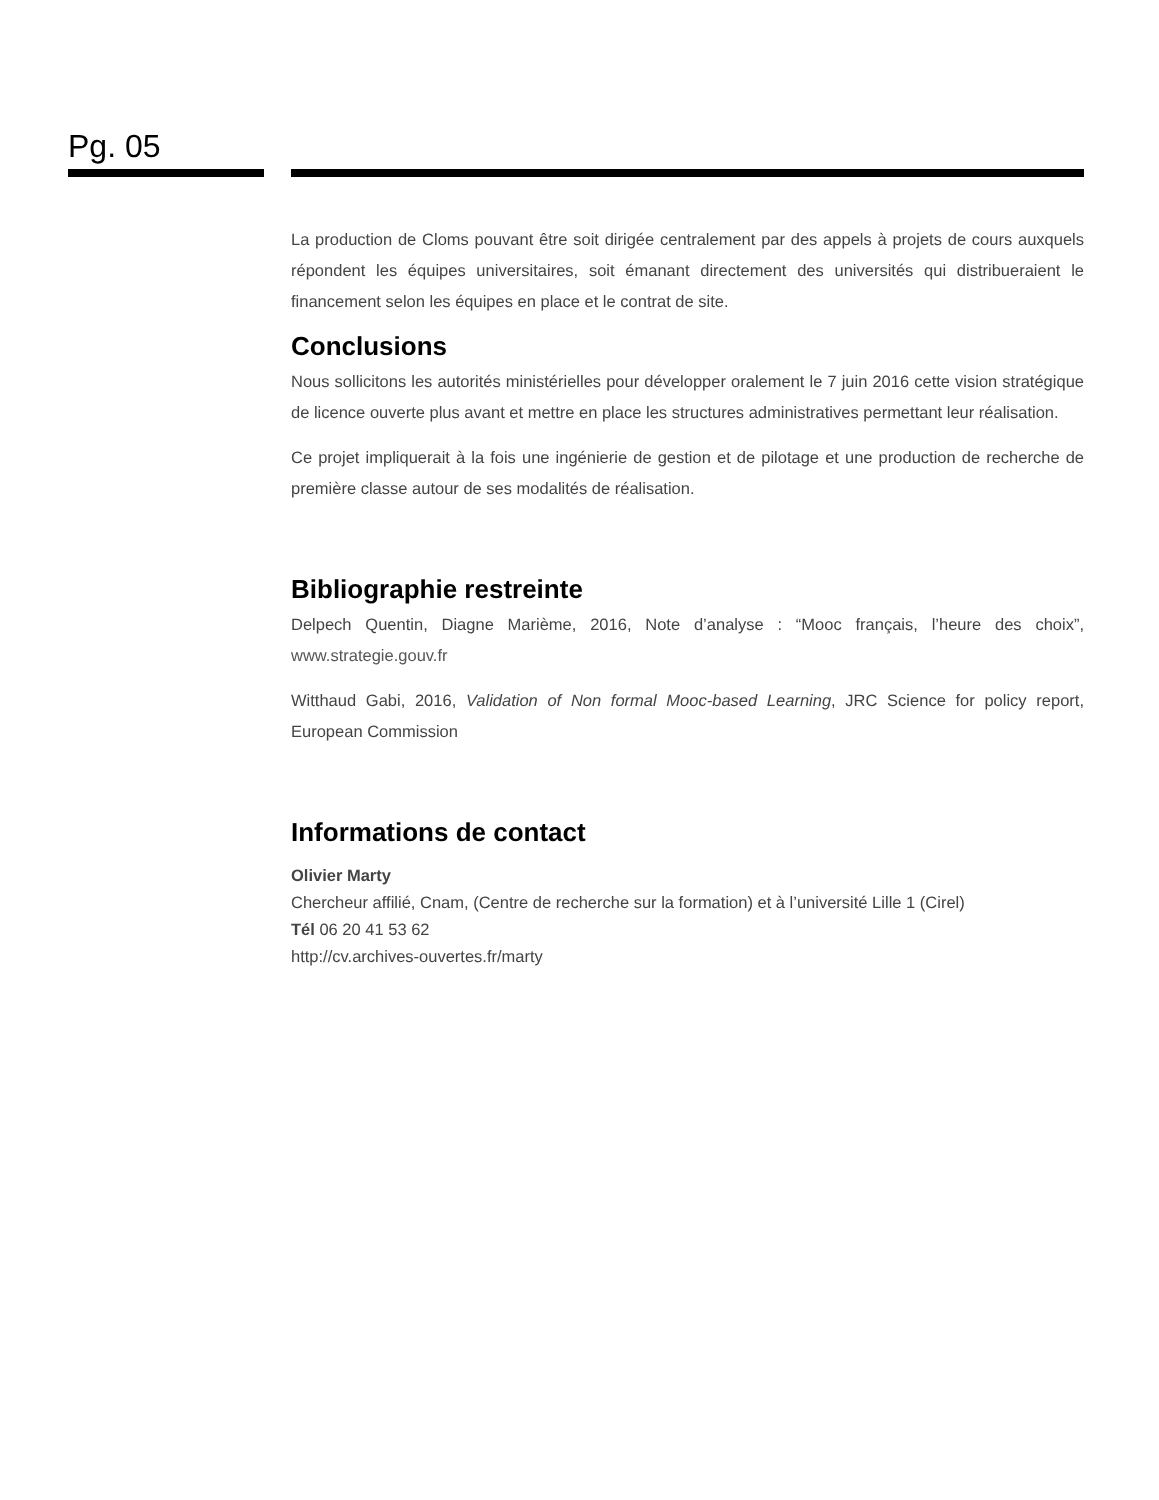Pg. 05
La production de Cloms pouvant être soit dirigée centralement par des appels à projets de cours auxquels répondent les équipes universitaires, soit émanant directement des universités qui distribueraient le financement selon les équipes en place et le contrat de site.
Conclusions
Nous sollicitons les autorités ministérielles pour développer oralement le 7 juin 2016 cette vision stratégique de licence ouverte plus avant et mettre en place les structures administratives permettant leur réalisation.
Ce projet impliquerait à la fois une ingénierie de gestion et de pilotage et une production de recherche de première classe autour de ses modalités de réalisation.
Bibliographie restreinte
Delpech Quentin, Diagne Marième, 2016, Note d’analyse : “Mooc français, l’heure des choix”, www.strategie.gouv.fr
Witthaud Gabi, 2016, Validation of Non formal Mooc-based Learning, JRC Science for policy report, European Commission
Informations de contact
Olivier Marty
Chercheur affilié, Cnam, (Centre de recherche sur la formation) et à l’université Lille 1 (Cirel)
Tél 06 20 41 53 62
http://cv.archives-ouvertes.fr/marty